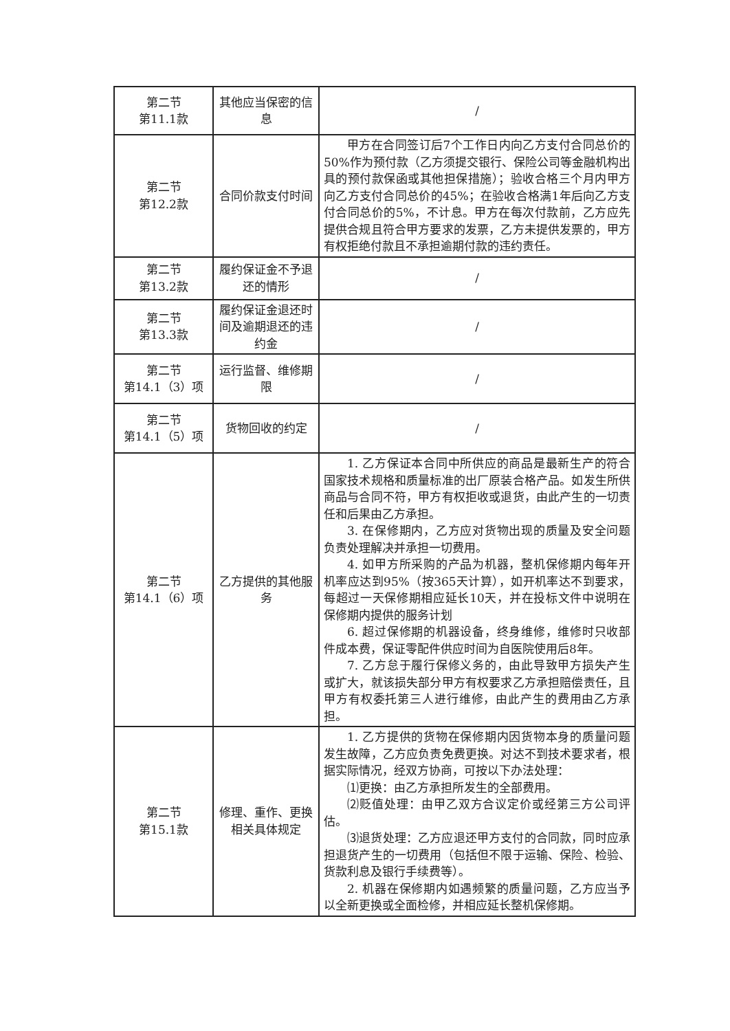| 第二节 第11.1款 | 其他应当保密的信息 | / |
| 第二节 第12.2款 | 合同价款支付时间 | 甲方在合同签订后7个工作日内向乙方支付合同总价的50%作为预付款（乙方须提交银行、保险公司等金融机构出具的预付款保函或其他担保措施）；验收合格三个月内甲方向乙方支付合同总价的45%；在验收合格满1年后向乙方支付合同总价的5%，不计息。甲方在每次付款前，乙方应先提供合规且符合甲方要求的发票，乙方未提供发票的，甲方有权拒绝付款且不承担逾期付款的违约责任。 |
| 第二节 第13.2款 | 履约保证金不予退还的情形 | / |
| 第二节 第13.3款 | 履约保证金退还时间及逾期退还的违约金 | / |
| 第二节 第14.1（3）项 | 运行监督、维修期限 | / |
| 第二节 第14.1（5）项 | 货物回收的约定 | / |
| 第二节 第14.1（6）项 | 乙方提供的其他服务 | 1. 乙方保证本合同中所供应的商品是最新生产的符合国家技术规格和质量标准的出厂原装合格产品。如发生所供商品与合同不符，甲方有权拒收或退货，由此产生的一切责任和后果由乙方承担。 3. 在保修期内，乙方应对货物出现的质量及安全问题负责处理解决并承担一切费用。 4. 如甲方所采购的产品为机器，整机保修期内每年开机率应达到95%（按365天计算），如开机率达不到要求，每超过一天保修期相应延长10天，并在投标文件中说明在保修期内提供的服务计划 6. 超过保修期的机器设备，终身维修，维修时只收部件成本费，保证零配件供应时间为自医院使用后8年。 7. 乙方怠于履行保修义务的，由此导致甲方损失产生或扩大，就该损失部分甲方有权要求乙方承担赔偿责任，且甲方有权委托第三人进行维修，由此产生的费用由乙方承担。 |
| 第二节 第15.1款 | 修理、重作、更换相关具体规定 | 1. 乙方提供的货物在保修期内因货物本身的质量问题发生故障，乙方应负责免费更换。对达不到技术要求者，根据实际情况，经双方协商，可按以下办法处理： ⑴更换：由乙方承担所发生的全部费用。 ⑵贬值处理：由甲乙双方合议定价或经第三方公司评估。 ⑶退货处理：乙方应退还甲方支付的合同款，同时应承担退货产生的一切费用（包括但不限于运输、保险、检验、货款利息及银行手续费等）。 2. 机器在保修期内如遇频繁的质量问题，乙方应当予以全新更换或全面检修，并相应延长整机保修期。 |